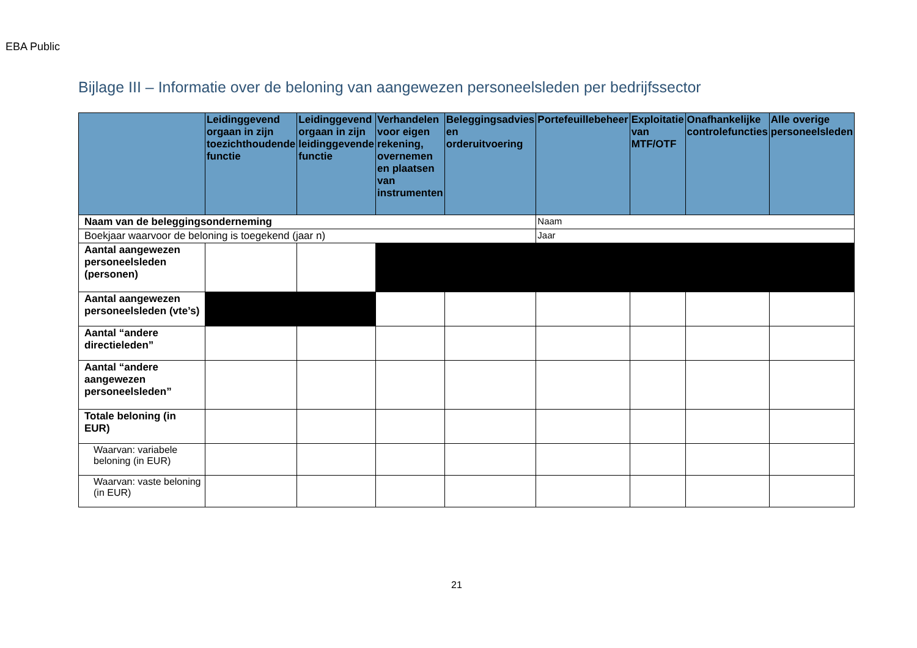EBA Public
Bijlage III – Informatie over de beloning van aangewezen personeelsleden per bedrijfssector
| Naam van de beleggingsonderneming | | | | | Naam | | | |
| Boekjaar waarvoor de beloning is toegekend (jaar n) | | | | | Jaar | | | |
| | Leidinggevend orgaan in zijn toezichthoudende functie | Leidinggevend orgaan in zijn leidinggevende functie | Verhandelen voor eigen rekening, overnemen en plaatsen van instrumenten | Beleggingsadvies en orderuitvoering | Portefeuillebeheer | Exploitatie van MTF/OTF | Onafhankelijke controlefuncties | Alle overige personeelsleden |
| Aantal aangewezen personeelsleden (personen) | | | | | | | | |
| Aantal aangewezen personeelsleden (vte’s) | | | | | | | | |
| Aantal “andere directieleden” | | | | | | | | |
| Aantal “andere aangewezen personeelsleden” | | | | | | | | |
| Totale beloning (in EUR) | | | | | | | | |
| Waarvan: variabele beloning (in EUR) | | | | | | | | |
| Waarvan: vaste beloning (in EUR) | | | | | | | | |
21